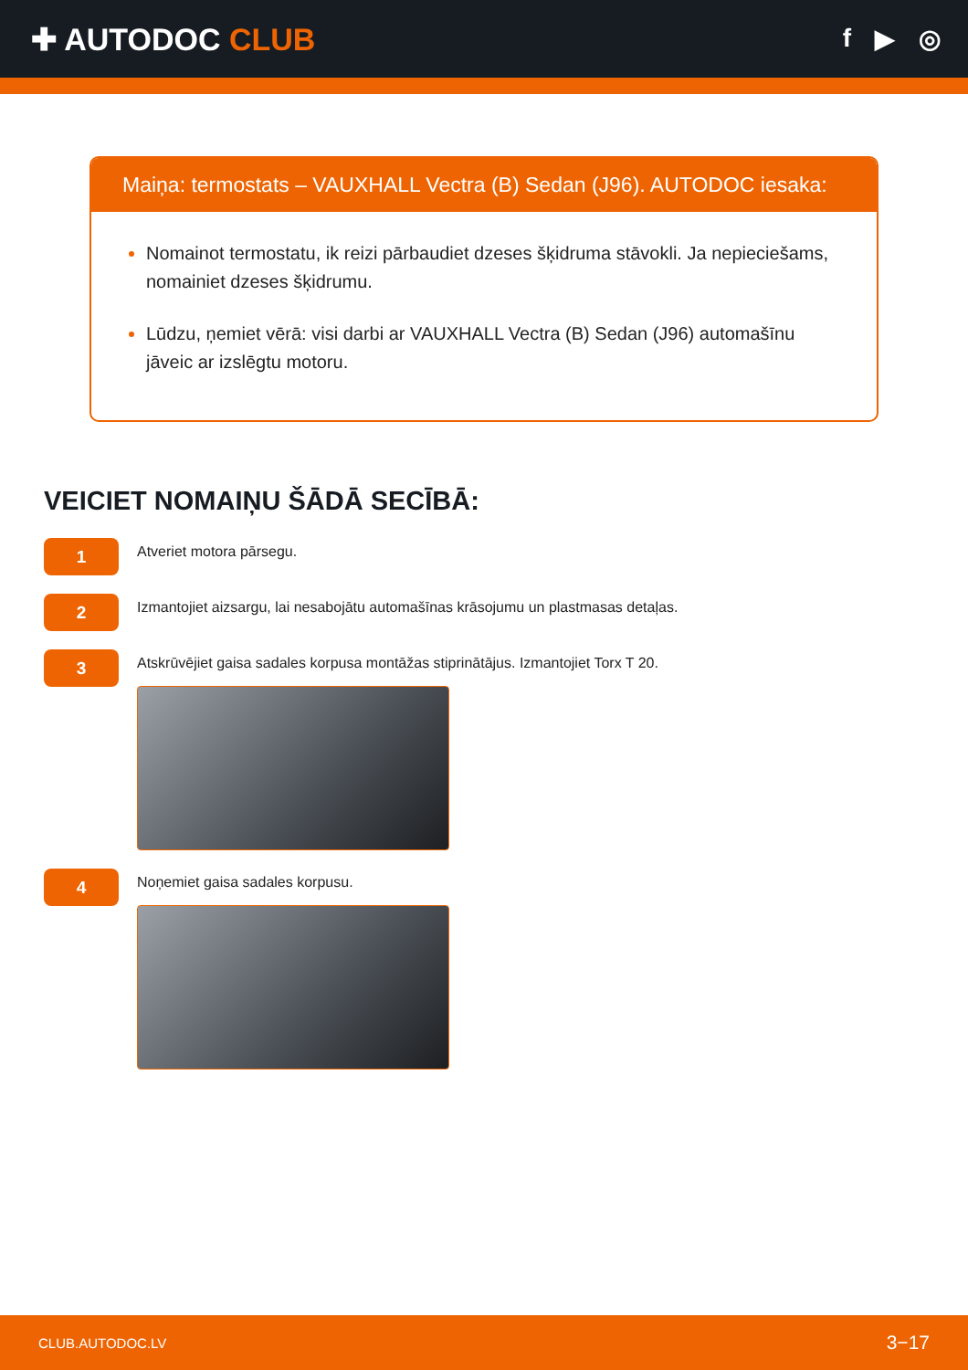✚ AUTODOC CLUB
f ▶ ◎
Maiņa: termostats – VAUXHALL Vectra (B) Sedan (J96). AUTODOC iesaka:
Nomainot termostatu, ik reizi pārbaudiet dzeses šķidruma stāvokli. Ja nepieciešams, nomainiet dzeses šķidrumu.
Lūdzu, ņemiet vērā: visi darbi ar VAUXHALL Vectra (B) Sedan (J96) automašīnu jāveic ar izslēgtu motoru.
VEICIET NOMAIŅU ŠĀDĀ SECĪBĀ:
1
Atveriet motora pārsegu.
2
Izmantojiet aizsargu, lai nesabojātu automašīnas krāsojumu un plastmasas detaļas.
3
Atskrūvējiet gaisa sadales korpusa montāžas stiprinātājus. Izmantojiet Torx T 20.
4
Noņemiet gaisa sadales korpusu.
CLUB.AUTODOC.LV 3−17